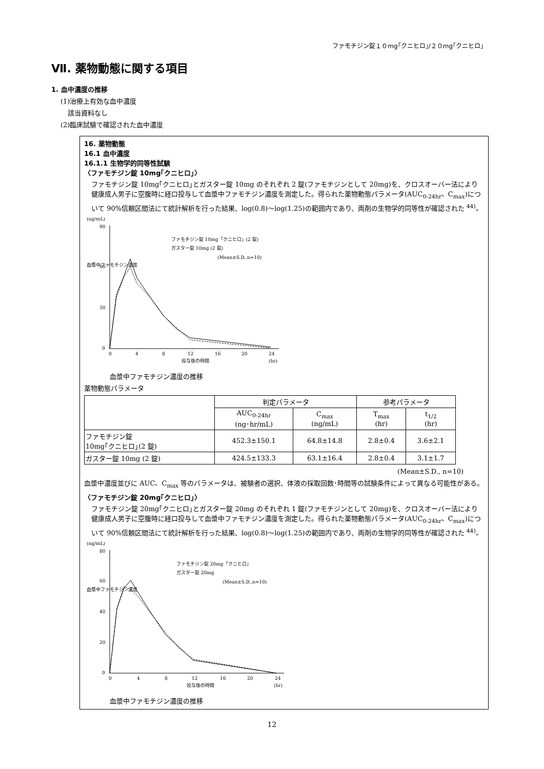ファモチジン錠１０mg｢クニヒロ｣/２０mg｢クニヒロ｣
Ⅶ. 薬物動態に関する項目
1. 血中濃度の推移
(1)治療上有効な血中濃度
該当資料なし
(2)臨床試験で確認された血中濃度
16. 薬物動態
16.1 血中濃度
16.1.1 生物学的同等性試験
〈ファモチジン錠 10mg｢クニヒロ｣〉
ファモチジン錠 10mg｢クニヒロ｣とガスター錠 10mg のそれぞれ 2 錠(ファモチジンとして 20mg)を、クロスオーバー法により健康成人男子に空腹時に経口投与して血漿中ファモチジン濃度を測定した。得られた薬物動態パラメータ(AUC<sub>0-24hr</sub>、C<sub>max</sub>)について 90%信頼区間法にて統計解析を行った結果、log(0.8)～log(1.25)の範囲内であり、両剤の生物学的同等性が確認された <sup>44)</sup>。
(ng/mL)
90
60
30
0
0
4
8
12
16
20
24
投与後の時間
(hr)
血漿中ファモチジン濃度
ファモチジン錠 10mg「クニヒロ」(2 錠)
ガスター錠 10mg (2 錠)
(Mean±S.D.,n=10)
血漿中ファモチジン濃度の推移
薬物動態パラメータ
| | 判定パラメータ | | 参考パラメータ | |
| --- | --- | --- | --- | --- |
| | AUC<sub>0-24hr</sub> (ng･hr/mL) | C<sub>max</sub> (ng/mL) | T<sub>max</sub> (hr) | t<sub>1/2</sub> (hr) |
| ファモチジン錠 10mg｢クニヒロ｣(2 錠) | 452.3±150.1 | 64.8±14.8 | 2.8±0.4 | 3.6±2.1 |
| ガスター錠 10mg (2 錠) | 424.5±133.3 | 63.1±16.4 | 2.8±0.4 | 3.1±1.7 |
(Mean±S.D., n=10)
血漿中濃度並びに AUC、C<sub>max</sub> 等のパラメータは、被験者の選択、体液の採取回数･時間等の試験条件によって異なる可能性がある。
〈ファモチジン錠 20mg｢クニヒロ｣〉
ファモチジン錠 20mg｢クニヒロ｣とガスター錠 20mg のそれぞれ 1 錠(ファモチジンとして 20mg)を、クロスオーバー法により健康成人男子に空腹時に経口投与して血漿中ファモチジン濃度を測定した。得られた薬物動態パラメータ(AUC<sub>0-24hr</sub>、C<sub>max</sub>)について 90%信頼区間法にて統計解析を行った結果、log(0.8)～log(1.25)の範囲内であり、両剤の生物学的同等性が確認された <sup>44)</sup>。
(ng/mL)
80
60
40
20
0
0
4
8
12
16
20
24
投与後の時間
(hr)
血漿中ファモチジン濃度
ファモチジン錠 20mg「クニヒロ」
ガスター錠 20mg
(Mean±S.D.,n=10)
血漿中ファモチジン濃度の推移
12